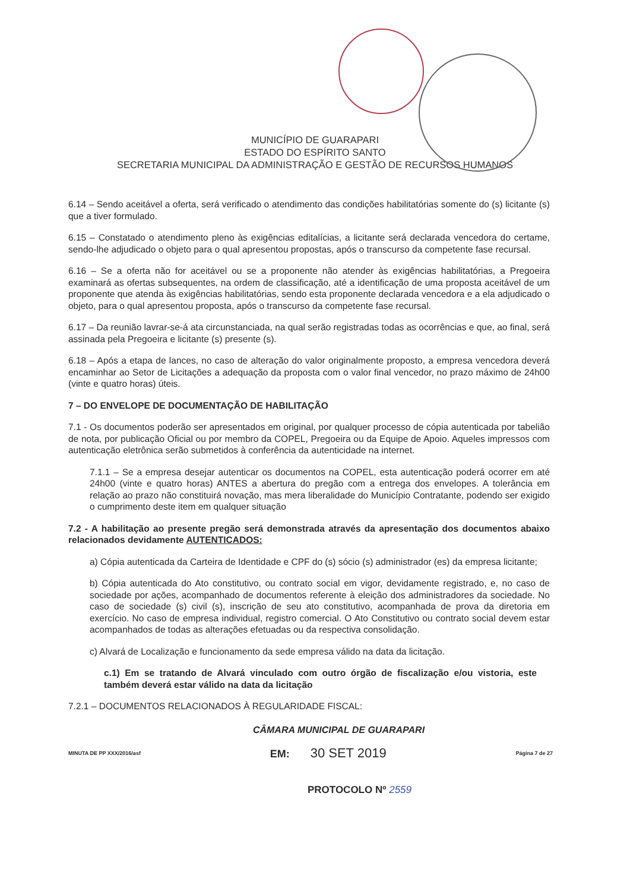MUNICÍPIO DE GUARAPARI
ESTADO DO ESPÍRITO SANTO
SECRETARIA MUNICIPAL DA ADMINISTRAÇÃO E GESTÃO DE RECURSOS HUMANOS
6.14 – Sendo aceitável a oferta, será verificado o atendimento das condições habilitatórias somente do (s) licitante (s) que a tiver formulado.
6.15 – Constatado o atendimento pleno às exigências editalícias, a licitante será declarada vencedora do certame, sendo-lhe adjudicado o objeto para o qual apresentou propostas, após o transcurso da competente fase recursal.
6.16 – Se a oferta não for aceitável ou se a proponente não atender às exigências habilitatórias, a Pregoeira examinará as ofertas subsequentes, na ordem de classificação, até a identificação de uma proposta aceitável de um proponente que atenda às exigências habilitatórias, sendo esta proponente declarada vencedora e a ela adjudicado o objeto, para o qual apresentou proposta, após o transcurso da competente fase recursal.
6.17 – Da reunião lavrar-se-á ata circunstanciada, na qual serão registradas todas as ocorrências e que, ao final, será assinada pela Pregoeira e licitante (s) presente (s).
6.18 – Após a etapa de lances, no caso de alteração do valor originalmente proposto, a empresa vencedora deverá encaminhar ao Setor de Licitações a adequação da proposta com o valor final vencedor, no prazo máximo de 24h00 (vinte e quatro horas) úteis.
7 – DO ENVELOPE DE DOCUMENTAÇÃO DE HABILITAÇÃO
7.1 - Os documentos poderão ser apresentados em original, por qualquer processo de cópia autenticada por tabelião de nota, por publicação Oficial ou por membro da COPEL, Pregoeira ou da Equipe de Apoio. Aqueles impressos com autenticação eletrônica serão submetidos à conferência da autenticidade na internet.
7.1.1 – Se a empresa desejar autenticar os documentos na COPEL, esta autenticação poderá ocorrer em até 24h00 (vinte e quatro horas) ANTES a abertura do pregão com a entrega dos envelopes. A tolerância em relação ao prazo não constituirá novação, mas mera liberalidade do Município Contratante, podendo ser exigido o cumprimento deste item em qualquer situação
7.2 - A habilitação ao presente pregão será demonstrada através da apresentação dos documentos abaixo relacionados devidamente AUTENTICADOS:
a) Cópia autenticada da Carteira de Identidade e CPF do (s) sócio (s) administrador (es) da empresa licitante;
b) Cópia autenticada do Ato constitutivo, ou contrato social em vigor, devidamente registrado, e, no caso de sociedade por ações, acompanhado de documentos referente à eleição dos administradores da sociedade. No caso de sociedade (s) civil (s), inscrição de seu ato constitutivo, acompanhada de prova da diretoria em exercício. No caso de empresa individual, registro comercial. O Ato Constitutivo ou contrato social devem estar acompanhados de todas as alterações efetuadas ou da respectiva consolidação.
c) Alvará de Localização e funcionamento da sede empresa válido na data da licitação.
c.1) Em se tratando de Alvará vinculado com outro órgão de fiscalização e/ou vistoria, este também deverá estar válido na data da licitação
7.2.1 – DOCUMENTOS RELACIONADOS À REGULARIDADE FISCAL:
CÂMARA MUNICIPAL DE GUARAPARI
MINUTA DE PP XXX/2016/asf EM: 30 SET 2019 Página 7 de 27
PROTOCOLO Nº 2559